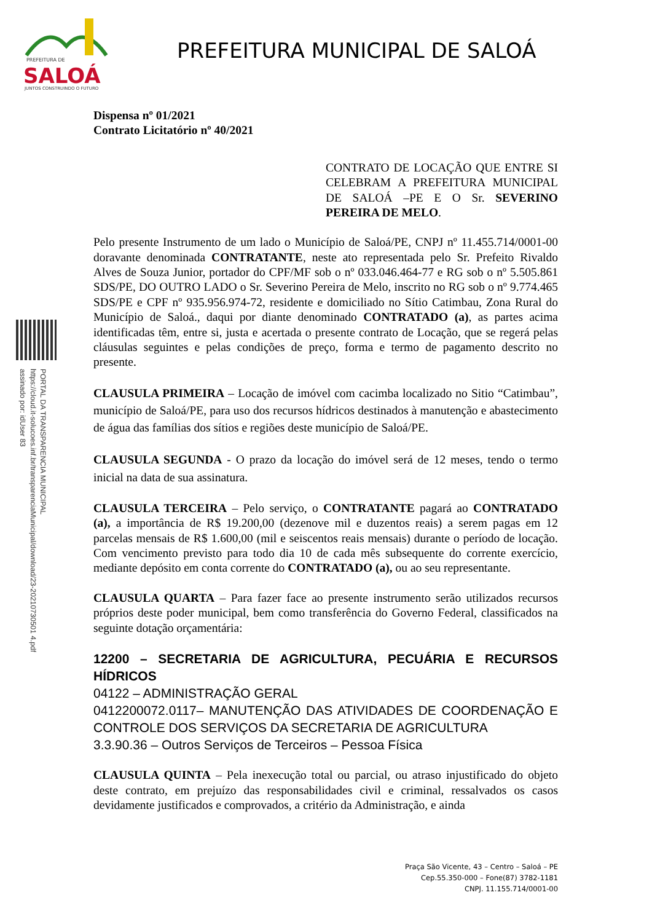PREFEITURA DE
SALOÁ
JUNTOS CONSTRUINDO O FUTURO
PREFEITURA MUNICIPAL DE SALOÁ
PORTAL DA TRANSPARENCIA MUNICIPAL
https://cloud.it-solucoes.inf.br/transparenciaMunicipal/download/23-20210730501 4.pdf
assinado por: idUser 83
Dispensa nº 01/2021
Contrato Licitatório nº 40/2021
CONTRATO DE LOCAÇÃO QUE ENTRE SI CELEBRAM A PREFEITURA MUNICIPAL DE SALOÁ –PE E O Sr. SEVERINO PEREIRA DE MELO.
Pelo presente Instrumento de um lado o Município de Saloá/PE, CNPJ nº 11.455.714/0001-00 doravante denominada CONTRATANTE, neste ato representada pelo Sr. Prefeito Rivaldo Alves de Souza Junior, portador do CPF/MF sob o nº 033.046.464-77 e RG sob o nº 5.505.861 SDS/PE, DO OUTRO LADO o Sr. Severino Pereira de Melo, inscrito no RG sob o nº 9.774.465 SDS/PE e CPF nº 935.956.974-72, residente e domiciliado no Sítio Catimbau, Zona Rural do Município de Saloá., daqui por diante denominado CONTRATADO (a), as partes acima identificadas têm, entre si, justa e acertada o presente contrato de Locação, que se regerá pelas cláusulas seguintes e pelas condições de preço, forma e termo de pagamento descrito no presente.
CLAUSULA PRIMEIRA – Locação de imóvel com cacimba localizado no Sitio “Catimbau”, município de Saloá/PE, para uso dos recursos hídricos destinados à manutenção e abastecimento de água das famílias dos sítios e regiões deste município de Saloá/PE.
CLAUSULA SEGUNDA - O prazo da locação do imóvel será de 12 meses, tendo o termo inicial na data de sua assinatura.
CLAUSULA TERCEIRA – Pelo serviço, o CONTRATANTE pagará ao CONTRATADO (a), a importância de R$ 19.200,00 (dezenove mil e duzentos reais) a serem pagas em 12 parcelas mensais de R$ 1.600,00 (mil e seiscentos reais mensais) durante o período de locação. Com vencimento previsto para todo dia 10 de cada mês subsequente do corrente exercício, mediante depósito em conta corrente do CONTRATADO (a), ou ao seu representante.
CLAUSULA QUARTA – Para fazer face ao presente instrumento serão utilizados recursos próprios deste poder municipal, bem como transferência do Governo Federal, classificados na seguinte dotação orçamentária:
12200 – SECRETARIA DE AGRICULTURA, PECUÁRIA E RECURSOS HÍDRICOS
04122 – ADMINISTRAÇÃO GERAL
0412200072.0117– MANUTENÇÃO DAS ATIVIDADES DE COORDENAÇÃO E CONTROLE DOS SERVIÇOS DA SECRETARIA DE AGRICULTURA
3.3.90.36 – Outros Serviços de Terceiros – Pessoa Física
CLAUSULA QUINTA – Pela inexecução total ou parcial, ou atraso injustificado do objeto deste contrato, em prejuízo das responsabilidades civil e criminal, ressalvados os casos devidamente justificados e comprovados, a critério da Administração, e ainda
Praça São Vicente, 43 – Centro – Saloá – PE
Cep.55.350-000 – Fone(87) 3782-1181
CNPJ. 11.155.714/0001-00